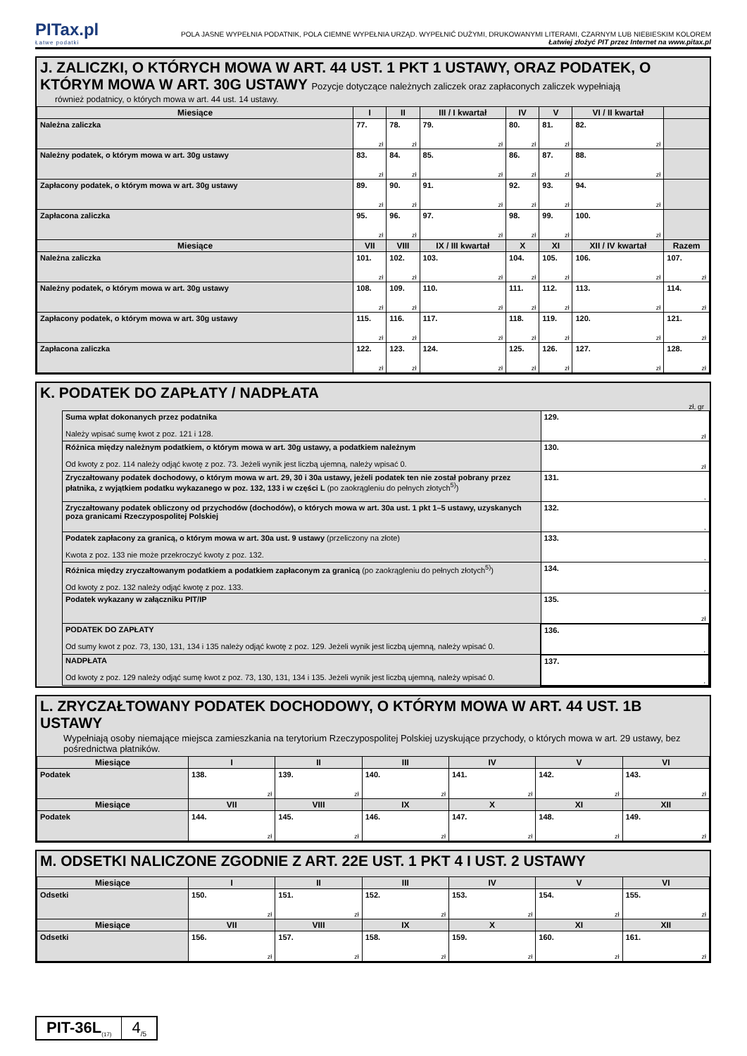PITax.pl
Łatwe podatki
POLA JASNE WYPEŁNIA PODATNIK, POLA CIEMNE WYPEŁNIA URZĄD. WYPEŁNIĆ DUŻYMI, DRUKOWANYMI LITERAMI, CZARNYM LUB NIEBIESKIM KOLOREM
Łatwiej złożyć PIT przez Internet na www.pitax.pl
J. ZALICZKI, O KTÓRYCH MOWA W ART. 44 UST. 1 PKT 1 USTAWY, ORAZ PODATEK, O KTÓRYM MOWA W ART. 30G USTAWY Pozycje dotyczące należnych zaliczek oraz zapłaconych zaliczek wypełniają
również podatnicy, o których mowa w art. 44 ust. 14 ustawy.
| Miesiące | I | II | III / I kwartał | IV | V | VI / II kwartał | |
| --- | --- | --- | --- | --- | --- | --- | --- |
| Należna zaliczka | 77. zł | 78. zł | 79. zł | 80. zł | 81. zł | 82. zł | |
| Należny podatek, o którym mowa w art. 30g ustawy | 83. zł | 84. zł | 85. zł | 86. zł | 87. zł | 88. zł | |
| Zapłacony podatek, o którym mowa w art. 30g ustawy | 89. zł | 90. zł | 91. zł | 92. zł | 93. zł | 94. zł | |
| Zapłacona zaliczka | 95. zł | 96. zł | 97. zł | 98. zł | 99. zł | 100. zł | |
| Miesiące | VII | VIII | IX / III kwartał | X | XI | XII / IV kwartał | Razem |
| Należna zaliczka | 101. zł | 102. zł | 103. zł | 104. zł | 105. zł | 106. zł | 107. zł |
| Należny podatek, o którym mowa w art. 30g ustawy | 108. zł | 109. zł | 110. zł | 111. zł | 112. zł | 113. zł | 114. zł |
| Zapłacony podatek, o którym mowa w art. 30g ustawy | 115. zł | 116. zł | 117. zł | 118. zł | 119. zł | 120. zł | 121. zł |
| Zapłacona zaliczka | 122. zł | 123. zł | 124. zł | 125. zł | 126. zł | 127. zł | 128. zł |
K. PODATEK DO ZAPŁATY / NADPŁATA
zł, gr
| Suma wpłat dokonanych przez podatnika Należy wpisać sumę kwot z poz. 121 i 128. | 129. zł |
| Różnica między należnym podatkiem, o którym mowa w art. 30g ustawy, a podatkiem należnym Od kwoty z poz. 114 należy odjąć kwotę z poz. 73. Jeżeli wynik jest liczbą ujemną, należy wpisać 0. | 130. zł |
| Zryczałtowany podatek dochodowy, o którym mowa w art. 29, 30 i 30a ustawy, jeżeli podatek ten nie został pobrany przez płatnika, z wyjątkiem podatku wykazanego w poz. 132, 133 i w części L (po zaokrągleniu do pełnych złotych<sup>5)</sup>) | 131. , |
| Zryczałtowany podatek obliczony od przychodów (dochodów), o których mowa w art. 30a ust. 1 pkt 1–5 ustawy, uzyskanych poza granicami Rzeczypospolitej Polskiej | 132. , |
| Podatek zapłacony za granicą, o którym mowa w art. 30a ust. 9 ustawy (przeliczony na złote) Kwota z poz. 133 nie może przekroczyć kwoty z poz. 132. | 133. , |
| Różnica między zryczałtowanym podatkiem a podatkiem zapłaconym za granicą (po zaokrągleniu do pełnych złotych<sup>5)</sup>) Od kwoty z poz. 132 należy odjąć kwotę z poz. 133. | 134. , |
| Podatek wykazany w załączniku PIT/IP | 135. zł |
| PODATEK DO ZAPŁATY Od sumy kwot z poz. 73, 130, 131, 134 i 135 należy odjąć kwotę z poz. 129. Jeżeli wynik jest liczbą ujemną, należy wpisać 0. | 136. , |
| NADPŁATA Od kwoty z poz. 129 należy odjąć sumę kwot z poz. 73, 130, 131, 134 i 135. Jeżeli wynik jest liczbą ujemną, należy wpisać 0. | 137. , |
L. ZRYCZAŁTOWANY PODATEK DOCHODOWY, O KTÓRYM MOWA W ART. 44 UST. 1B USTAWY
Wypełniają osoby niemające miejsca zamieszkania na terytorium Rzeczypospolitej Polskiej uzyskujące przychody, o których mowa w art. 29 ustawy, bez pośrednictwa płatników.
| Miesiące | I | II | III | IV | V | VI |
| --- | --- | --- | --- | --- | --- | --- |
| Podatek | 138. zł | 139. zł | 140. zł | 141. zł | 142. zł | 143. zł |
| Miesiące | VII | VIII | IX | X | XI | XII |
| Podatek | 144. zł | 145. zł | 146. zł | 147. zł | 148. zł | 149. zł |
M. ODSETKI NALICZONE ZGODNIE Z ART. 22E UST. 1 PKT 4 I UST. 2 USTAWY
| Miesiące | I | II | III | IV | V | VI |
| --- | --- | --- | --- | --- | --- | --- |
| Odsetki | 150. zł | 151. zł | 152. zł | 153. zł | 154. zł | 155. zł |
| Miesiące | VII | VIII | IX | X | XI | XII |
| Odsetki | 156. zł | 157. zł | 158. zł | 159. zł | 160. zł | 161. zł |
PIT-36L<sub>(17)</sub>
4<sub>/5</sub>